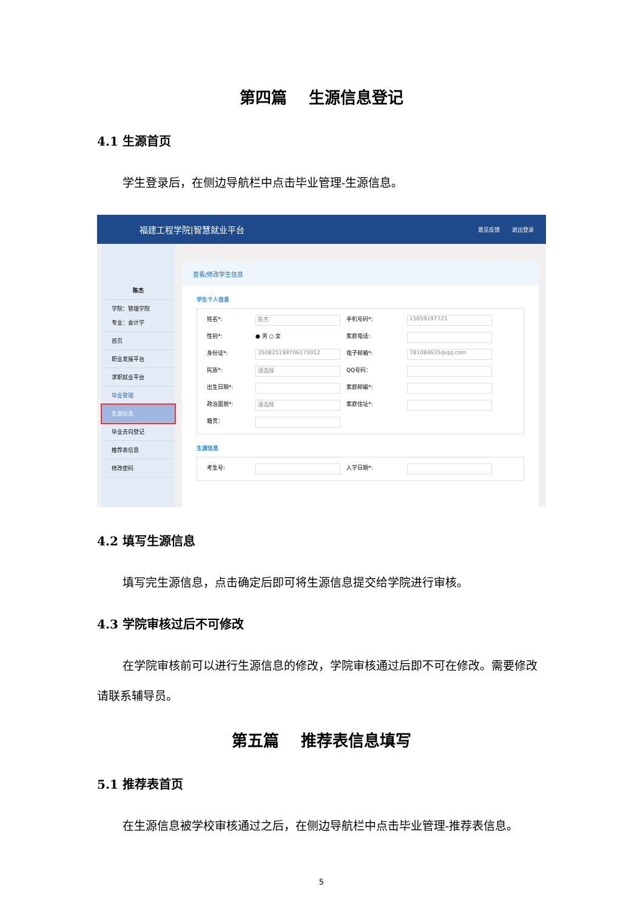第四篇　 生源信息登记
4.1 生源首页
学生登录后，在侧边导航栏中点击毕业管理-生源信息。
福建工程学院|智慧就业平台
意见反馈 退出登录
陈杰
学院：管理学院
专业：会计学
首页
职业发展平台
求职就业平台
毕业管理
生源信息
毕业去向登记
推荐表信息
修改密码
查看/修改学生信息
学生个人信息
姓名*:
陈杰
手机号码*:
15659197721
性别*:
● 男 ○ 女
家庭电话:
身份证*:
350825199706170012
电子邮箱*:
781084635@qq.com
民族*:
请选择
QQ号码：
出生日期*:
家庭邮编*:
政治面貌*:
请选择
家庭住址*:
籍贯：
生源信息
考生号:
入学日期*:
4.2 填写生源信息
填写完生源信息，点击确定后即可将生源信息提交给学院进行审核。
4.3 学院审核过后不可修改
在学院审核前可以进行生源信息的修改，学院审核通过后即不可在修改。需要修改请联系辅导员。
第五篇　 推荐表信息填写
5.1 推荐表首页
在生源信息被学校审核通过之后，在侧边导航栏中点击毕业管理-推荐表信息。
5